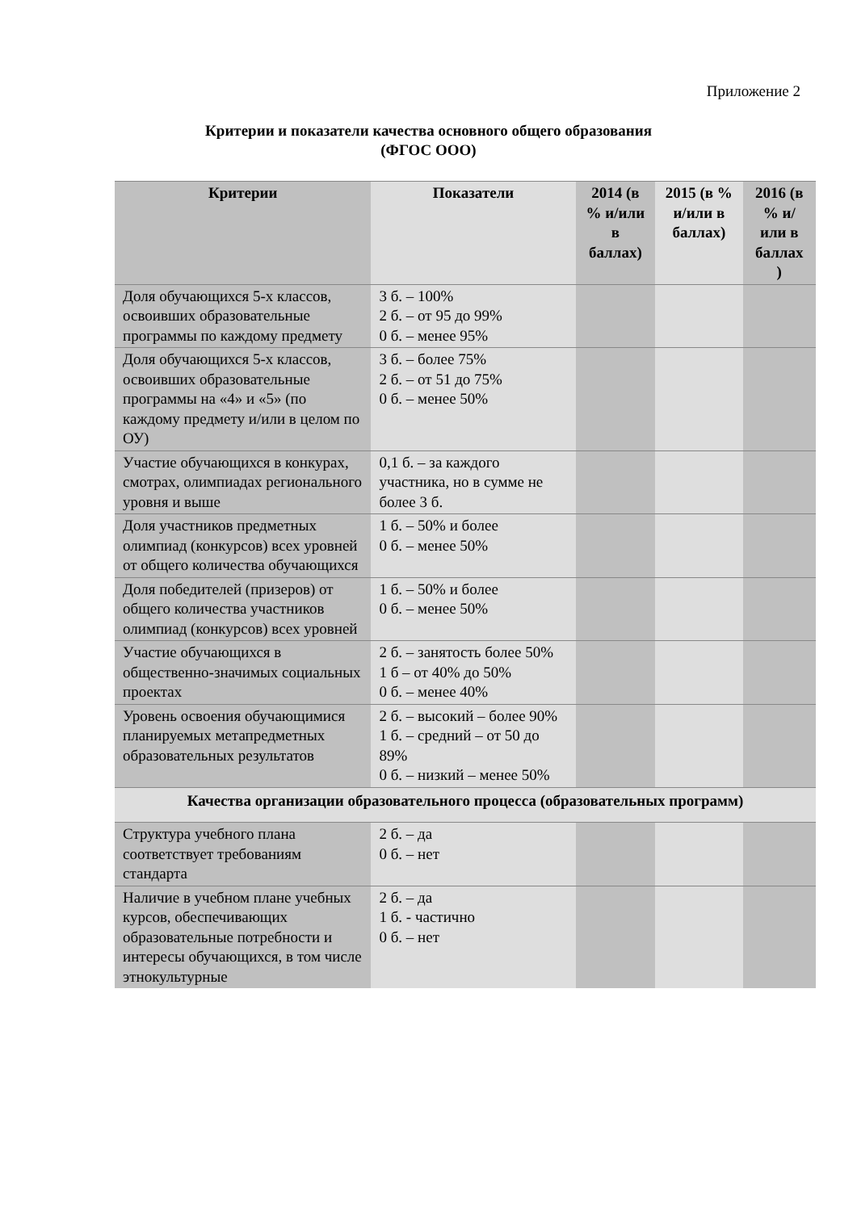Приложение 2
Критерии и показатели качества основного общего образования
(ФГОС ООО)
| Критерии | Показатели | 2014 (в % и/или в баллах) | 2015 (в % и/или в баллах) | 2016 (в % и/или в баллах ) |
| --- | --- | --- | --- | --- |
| Доля обучающихся 5-х классов, освоивших образовательные программы по каждому предмету | 3 б. – 100% 2 б. – от 95 до 99% 0 б. – менее 95% | | | |
| Доля обучающихся 5-х классов, освоивших образовательные программы на «4» и «5» (по каждому предмету и/или в целом по ОУ) | 3 б. – более 75% 2 б. – от 51 до 75% 0 б. – менее 50% | | | |
| Участие обучающихся в конкурах, смотрах, олимпиадах регионального уровня и выше | 0,1 б. – за каждого участника, но в сумме не более 3 б. | | | |
| Доля участников предметных олимпиад (конкурсов) всех уровней от общего количества обучающихся | 1 б. – 50% и более 0 б. – менее 50% | | | |
| Доля победителей (призеров) от общего количества участников олимпиад (конкурсов) всех уровней | 1 б. – 50% и более 0 б. – менее 50% | | | |
| Участие обучающихся в общественно-значимых социальных проектах | 2 б. – занятость более 50% 1 б – от 40% до 50% 0 б. – менее 40% | | | |
| Уровень освоения обучающимися планируемых метапредметных образовательных результатов | 2 б. – высокий – более 90% 1 б. – средний – от 50 до 89% 0 б. – низкий – менее 50% | | | |
| Качества организации образовательного процесса (образовательных программ) | | | | |
| Структура учебного плана соответствует требованиям стандарта | 2 б. – да 0 б. – нет | | | |
| Наличие в учебном плане учебных курсов, обеспечивающих образовательные потребности и интересы обучающихся, в том числе этнокультурные | 2 б. – да 1 б. - частично 0 б. – нет | | | |